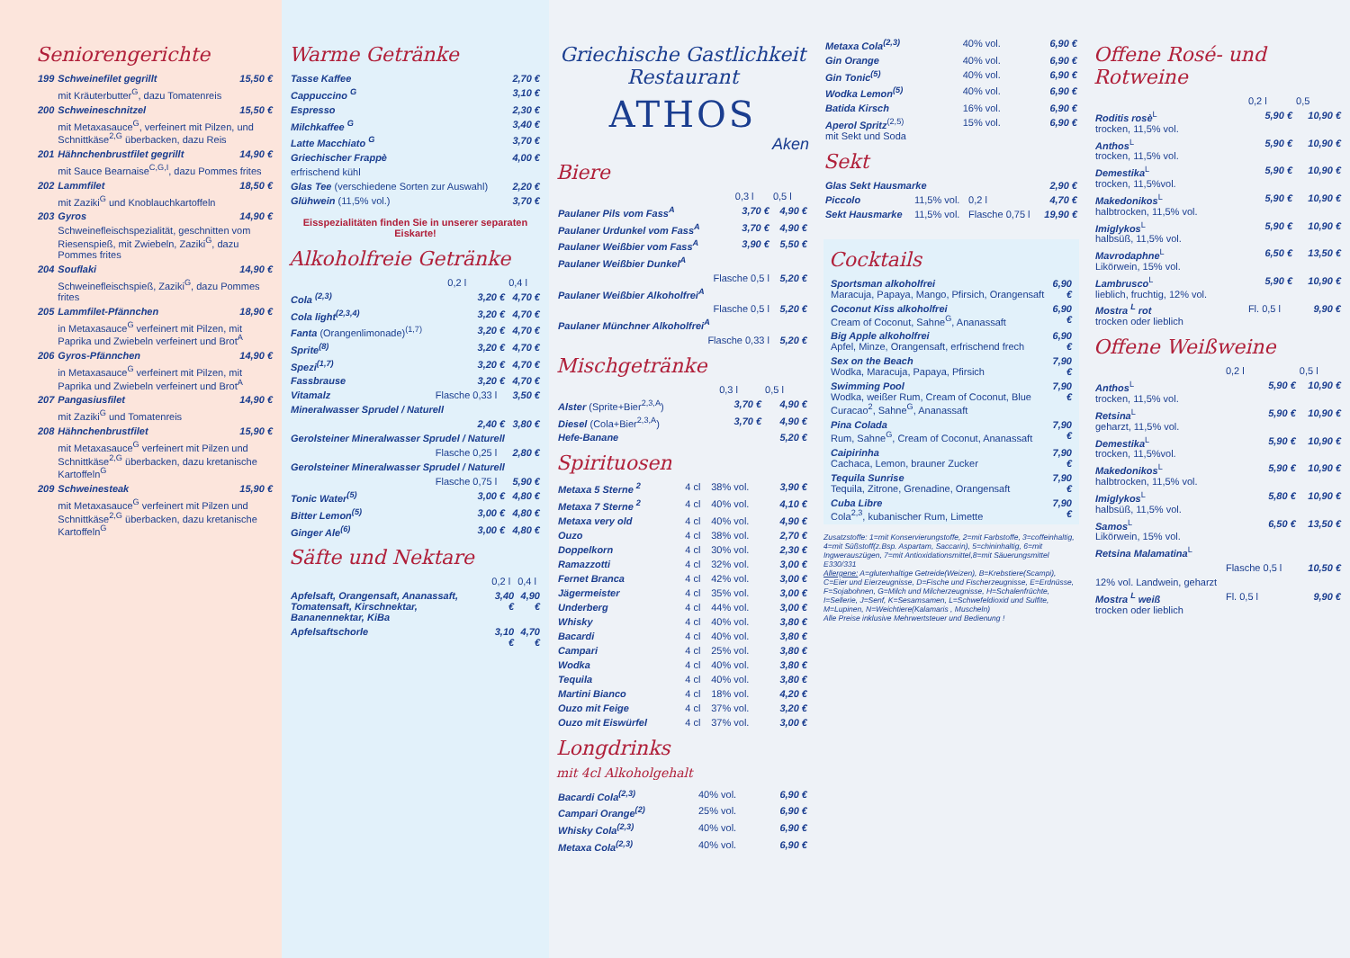Seniorengerichte
| 199 | Schweinefilet gegrillt | 15,50 € |
| | mit Kräuterbutter<sup>G</sup>, dazu Tomatenreis | |
| 200 | Schweineschnitzel | 15,50 € |
| | mit Metaxasauce<sup>G</sup>, verfeinert mit Pilzen, und Schnittkäse<sup>2,G</sup> überbacken, dazu Reis | |
| 201 | Hähnchenbrustfilet gegrillt | 14,90 € |
| | mit Sauce Bearnaise<sup>C,G,I</sup>, dazu Pommes frites | |
| 202 | Lammfilet | 18,50 € |
| | mit Zaziki<sup>G</sup> und Knoblauchkartoffeln | |
| 203 | Gyros | 14,90 € |
| | Schweinefleischspezialität, geschnitten vom Riesenspieß, mit Zwiebeln, Zaziki<sup>G</sup>, dazu Pommes frites | |
| 204 | Souflaki | 14,90 € |
| | Schweinefleischspieß, Zaziki<sup>G</sup>, dazu Pommes frites | |
| 205 | Lammfilet-Pfännchen | 18,90 € |
| | in Metaxasauce<sup>G</sup> verfeinert mit Pilzen, mit Paprika und Zwiebeln verfeinert und Brot<sup>A</sup> | |
| 206 | Gyros-Pfännchen | 14,90 € |
| | in Metaxasauce<sup>G</sup> verfeinert mit Pilzen, mit Paprika und Zwiebeln verfeinert und Brot<sup>A</sup> | |
| 207 | Pangasiusfilet | 14,90 € |
| | mit Zaziki<sup>G</sup> und Tomatenreis | |
| 208 | Hähnchenbrustfilet | 15,90 € |
| | mit Metaxasauce<sup>G</sup> verfeinert mit Pilzen und Schnittkäse<sup>2,G</sup> überbacken, dazu kretanische Kartoffeln<sup>G</sup> | |
| 209 | Schweinesteak | 15,90 € |
| | mit Metaxasauce<sup>G</sup> verfeinert mit Pilzen und Schnittkäse<sup>2,G</sup> überbacken, dazu kretanische Kartoffeln<sup>G</sup> | |
Warme Getränke
| Tasse Kaffee | 2,70 € |
| Cappuccino <sup>G</sup> | 3,10 € |
| Espresso | 2,30 € |
| Milchkaffee <sup>G</sup> | 3,40 € |
| Latte Macchiato <sup>G</sup> | 3,70 € |
| Griechischer Frappè | 4,00 € |
| erfrischend kühl | |
| Glas Tee (verschiedene Sorten zur Auswahl) | 2,20 € |
| Glühwein (11,5% vol.) | 3,70 € |
Eisspezialitäten finden Sie in unserer separaten Eiskarte!
Alkoholfreie Getränke
| | | 0,2 l | 0,4 l |
| Cola <sup>(2,3)</sup> | | 3,20 € | 4,70 € |
| Cola light<sup>(2,3,4)</sup> | | 3,20 € | 4,70 € |
| Fanta (Orangenlimonade)<sup>(1,7)</sup> | | 3,20 € | 4,70 € |
| Sprite<sup>(8)</sup> | | 3,20 € | 4,70 € |
| Spezi<sup>(1,7)</sup> | | 3,20 € | 4,70 € |
| Fassbrause | | 3,20 € | 4,70 € |
| Vitamalz | Flasche 0,33 l | | 3,50 € |
| Mineralwasser Sprudel / Naturell | | | |
| | | 2,40 € | 3,80 € |
| Gerolsteiner Mineralwasser Sprudel / Naturell | | | |
| | Flasche 0,25 l | | 2,80 € |
| Gerolsteiner Mineralwasser Sprudel / Naturell | | | |
| | Flasche 0,75 l | | 5,90 € |
| Tonic Water<sup>(5)</sup> | | 3,00 € | 4,80 € |
| Bitter Lemon<sup>(5)</sup> | | 3,00 € | 4,80 € |
| Ginger Ale<sup>(6)</sup> | | 3,00 € | 4,80 € |
Säfte und Nektare
| | 0,2 l | 0,4 l |
| Apfelsaft, Orangensaft, Ananassaft, Tomatensaft, Kirschnektar, Bananennektar, KiBa | 3,40 € | 4,90 € |
| Apfelsaftschorle | 3,10 € | 4,70 € |
Griechische Gastlichkeit
Restaurant
ATHOS
Aken
Biere
| | 0,3 l | 0,5 l |
| Paulaner Pils vom Fass<sup>A</sup> | 3,70 € | 4,90 € |
| Paulaner Urdunkel vom Fass<sup>A</sup> | 3,70 € | 4,90 € |
| Paulaner Weißbier vom Fass<sup>A</sup> | 3,90 € | 5,50 € |
| Paulaner Weißbier Dunkel<sup>A</sup> | | |
| Flasche 0,5 l | | 5,20 € |
| Paulaner Weißbier Alkoholfrei<sup>A</sup> | | |
| Flasche 0,5 l | | 5,20 € |
| Paulaner Münchner Alkoholfrei<sup>A</sup> | | |
| Flasche 0,33 l | | 5,20 € |
Mischgetränke
| | 0,3 l | 0,5 l |
| Alster (Sprite+Bier<sup>2,3,A</sup>) | 3,70 € | 4,90 € |
| Diesel (Cola+Bier<sup>2,3,A</sup>) | 3,70 € | 4,90 € |
| Hefe-Banane | | 5,20 € |
Spirituosen
| Metaxa 5 Sterne <sup>2</sup> | 4 cl | 38% vol. | 3,90 € |
| Metaxa 7 Sterne <sup>2</sup> | 4 cl | 40% vol. | 4,10 € |
| Metaxa very old | 4 cl | 40% vol. | 4,90 € |
| Ouzo | 4 cl | 38% vol. | 2,70 € |
| Doppelkorn | 4 cl | 30% vol. | 2,30 € |
| Ramazzotti | 4 cl | 32% vol. | 3,00 € |
| Fernet Branca | 4 cl | 42% vol. | 3,00 € |
| Jägermeister | 4 cl | 35% vol. | 3,00 € |
| Underberg | 4 cl | 44% vol. | 3,00 € |
| Whisky | 4 cl | 40% vol. | 3,80 € |
| Bacardi | 4 cl | 40% vol. | 3,80 € |
| Campari | 4 cl | 25% vol. | 3,80 € |
| Wodka | 4 cl | 40% vol. | 3,80 € |
| Tequila | 4 cl | 40% vol. | 3,80 € |
| Martini Bianco | 4 cl | 18% vol. | 4,20 € |
| Ouzo mit Feige | 4 cl | 37% vol. | 3,20 € |
| Ouzo mit Eiswürfel | 4 cl | 37% vol. | 3,00 € |
Longdrinks
mit 4cl Alkoholgehalt
| Bacardi Cola<sup>(2,3)</sup> | 40% vol. | 6,90 € |
| Campari Orange<sup>(2)</sup> | 25% vol. | 6,90 € |
| Whisky Cola<sup>(2,3)</sup> | 40% vol. | 6,90 € |
| Metaxa Cola<sup>(2,3)</sup> | 40% vol. | 6,90 € |
| Metaxa Cola<sup>(2,3)</sup> | 40% vol. | 6,90 € |
| Gin Orange | 40% vol. | 6,90 € |
| Gin Tonic<sup>(5)</sup> | 40% vol. | 6,90 € |
| Wodka Lemon<sup>(5)</sup> | 40% vol. | 6,90 € |
| Batida Kirsch | 16% vol. | 6,90 € |
| Aperol Spritz<sup>(2,5)</sup> mit Sekt und Soda | 15% vol. | 6,90 € |
Sekt
| Glas Sekt Hausmarke | | | 2,90 € |
| Piccolo | 11,5% vol. | 0,2 l | 4,70 € |
| Sekt Hausmarke | 11,5% vol. | Flasche 0,75 l | 19,90 € |
Cocktails
| Sportsman alkoholfrei Maracuja, Papaya, Mango, Pfirsich, Orangensaft | 6,90 € |
| Coconut Kiss alkoholfrei Cream of Coconut, Sahne<sup>G</sup>, Ananassaft | 6,90 € |
| Big Apple alkoholfrei Apfel, Minze, Orangensaft, erfrischend frech | 6,90 € |
| Sex on the Beach Wodka, Maracuja, Papaya, Pfirsich | 7,90 € |
| Swimming Pool Wodka, weißer Rum, Cream of Coconut, Blue Curacao<sup>2</sup>, Sahne<sup>G</sup>, Ananassaft | 7,90 € |
| Pina Colada Rum, Sahne<sup>G</sup>, Cream of Coconut, Ananassaft | 7,90 € |
| Caipirinha Cachaca, Lemon, brauner Zucker | 7,90 € |
| Tequila Sunrise Tequila, Zitrone, Grenadine, Orangensaft | 7,90 € |
| Cuba Libre Cola<sup>2,3</sup>, kubanischer Rum, Limette | 7,90 € |
Zusatzstoffe: 1=mit Konservierungstoffe, 2=mit Farbstoffe, 3=coffeinhaltig, 4=mit Süßstoff(z.Bsp. Aspartam, Saccarin), 5=chininhaltig, 6=mit Ingwerauszügen, 7=mit Antioxidationsmittel,8=mit Säuerungsmittel E330/331
Allergene: A=glutenhaltige Getreide(Weizen), B=Krebstiere(Scampi), C=Eier und Eierzeugnisse, D=Fische und Fischerzeugnisse, E=Erdnüsse, F=Sojabohnen, G=Milch und Milcherzeugnisse, H=Schalenfrüchte, I=Sellerie, J=Senf, K=Sesamsamen, L=Schwefeldioxid und Sulfite, M=Lupinen, N=Weichtiere(Kalamaris , Muscheln)
Alle Preise inklusive Mehrwertsteuer und Bedienung !
Offene Rosé- und Rotweine
| | 0,2 l | 0,5 |
| Roditis rosè<sup>L</sup> trocken, 11,5% vol. | 5,90 € | 10,90 € |
| Anthos<sup>L</sup> trocken, 11,5% vol. | 5,90 € | 10,90 € |
| Demestika<sup>L</sup> trocken, 11,5%vol. | 5,90 € | 10,90 € |
| Makedonikos<sup>L</sup> halbtrocken, 11,5% vol. | 5,90 € | 10,90 € |
| Imiglykos<sup>L</sup> halbsüß, 11,5% vol. | 5,90 € | 10,90 € |
| Mavrodaphne<sup>L</sup> Likörwein, 15% vol. | 6,50 € | 13,50 € |
| Lambrusco<sup>L</sup> lieblich, fruchtig, 12% vol. | 5,90 € | 10,90 € |
| Mostra <sup>L</sup> rot trocken oder lieblich | Fl. 0,5 l | 9,90 € |
Offene Weißweine
| | 0,2 l | 0,5 l |
| Anthos<sup>L</sup> trocken, 11,5% vol. | 5,90 € | 10,90 € |
| Retsina<sup>L</sup> geharzt, 11,5% vol. | 5,90 € | 10,90 € |
| Demestika<sup>L</sup> trocken, 11,5%vol. | 5,90 € | 10,90 € |
| Makedonikos<sup>L</sup> halbtrocken, 11,5% vol. | 5,90 € | 10,90 € |
| Imiglykos<sup>L</sup> halbsüß, 11,5% vol. | 5,80 € | 10,90 € |
| Samos<sup>L</sup> Likörwein, 15% vol. | 6,50 € | 13,50 € |
| Retsina Malamatina<sup>L</sup> | | |
| | Flasche 0,5 l | 10,50 € |
| 12% vol. Landwein, geharzt | | |
| Mostra <sup>L</sup> weiß trocken oder lieblich | Fl. 0,5 l | 9,90 € |